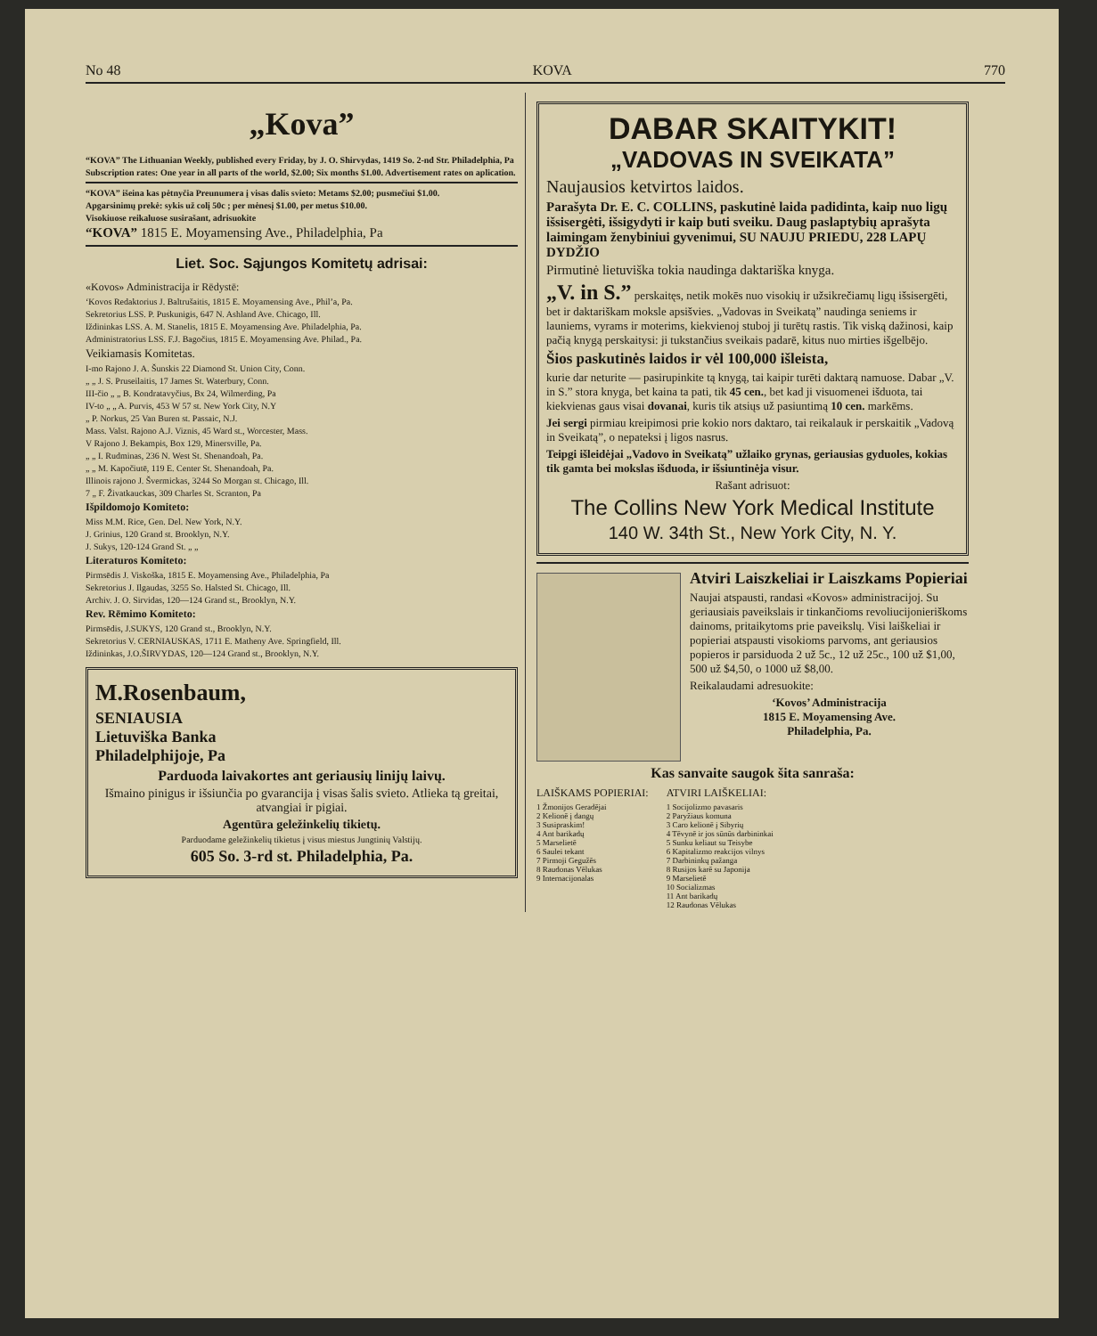No 48 KOVA 770
„Kova”
“KOVA” The Lithuanian Weekly, published every Friday, by J. O. Shirvydas, 1419 So. 2-nd Str. Philadelphia, Pa
Subscription rates: One year in all parts of the world, $2.00; Six months $1.00. Advertisement rates on aplication.
“KOVA” išeina kas pėtnyčia Preunumera į visas dalis svieto: Metams $2.00; pusmečiui $1.00.
Apgarsinimų prekė: sykis už colį 50c ; per mėnesį $1.00, per metus $10.00.
Visokiuose reikaluose susirašant, adrisuokite
“KOVA” 1815 E. Moyamensing Ave., Philadelphia, Pa
Liet. Soc. Sąjungos Komitetų adrisai:
«Kovos» Administracija ir Rēdystē:
‘Kovos Redaktorius J. Baltrušaitis, 1815 E. Moyamensing Ave., Phil’a, Pa.
Sekretorius LSS. P. Puskunigis, 647 N. Ashland Ave. Chicago, Ill.
Iždininkas LSS. A. M. Stanelis, 1815 E. Moyamensing Ave. Philadelphia, Pa.
Administratorius LSS. F.J. Bagočius, 1815 E. Moyamensing Ave. Philad., Pa.
Veikiamasis Komitetas.
I-mo Rajono J. A. Šunskis 22 Diamond St. Union City, Conn.
„ „ J. S. Pruseilaitis, 17 James St. Waterbury, Conn.
III-čio „ „ B. Kondratavyčius, Bx 24, Wilmerding, Pa
IV-to „ „ A. Purvis, 453 W 57 st. New York City, N.Y
„ P. Norkus, 25 Van Buren st. Passaic, N.J.
Mass. Valst. Rajono A.J. Viznis, 45 Ward st., Worcester, Mass.
V Rajono J. Bekampis, Box 129, Minersville, Pa.
„ „ I. Rudminas, 236 N. West St. Shenandoah, Pa.
„ „ M. Kapočiutē, 119 E. Center St. Shenandoah, Pa.
Illinois rajono J. Švermickas, 3244 So Morgan st. Chicago, Ill.
7 „ F. Živatkauckas, 309 Charles St. Scranton, Pa
Išpildomojo Komiteto:
Miss M.M. Rice, Gen. Del. New York, N.Y.
J. Grinius, 120 Grand st. Brooklyn, N.Y.
J. Sukys, 120-124 Grand St. „ „
Literaturos Komiteto:
Pirmsēdis J. Viskoška, 1815 E. Moyamensing Ave., Philadelphia, Pa
Sekretorius J. Ilgaudas, 3255 So. Halsted St. Chicago, Ill.
Archiv. J. O. Sirvidas, 120—124 Grand st., Brooklyn, N.Y.
Rev. Rēmimo Komiteto:
Pirmsēdis, J.SUKYS, 120 Grand st., Brooklyn, N.Y.
Sekretorius V. CERNIAUSKAS, 1711 E. Matheny Ave. Springfield, Ill.
Iždininkas, J.O.ŠIRVYDAS, 120—124 Grand st., Brooklyn, N.Y.
M.Rosenbaum,
SENIAUSIA
Lietuviška Banka
Philadelphijoje, Pa
Parduoda laivakortes ant geriausių linijų laivų.
Išmaino pinigus ir išsiunčia po gvarancija į visas šalis svieto. Atlieka tą greitai, atvangiai ir pigiai.
Agentūra geležinkelių tikietų.
Parduodame geležinkelių tikietus į visus miestus Jungtinių Valstijų.
605 So. 3-rd st. Philadelphia, Pa.
DABAR SKAITYKIT!
„VADOVAS IN SVEIKATA”
Naujausios ketvirtos laidos.
Parašyta Dr. E. C. COLLINS, paskutinė laida padidinta, kaip nuo ligų išsisergėti, išsigydyti ir kaip buti sveiku. Daug paslaptybių aprašyta laimingam ženybiniui gyvenimui, SU NAUJU PRIEDU, 228 LAPŲ DYDŽIO
Pirmutinė lietuviška tokia naudinga daktariška knyga.
„V. in S.” perskaitęs, netik mokēs nuo visokių ir užsikrečiamų ligų išsisergēti, bet ir daktariškam moksle apsišvies. „Vadovas in Sveikatą” naudinga seniems ir launiems, vyrams ir moterims, kiekvienoj stuboj ji turētų rastis. Tik viską dažinosi, kaip pačią knygą perskaitysi: ji tukstančius sveikais padarē, kitus nuo mirties išgelbējo.
Šios paskutinės laidos ir vėl 100,000 išleista,
kurie dar neturite — pasirupinkite tą knygą, tai kaipir turēti daktarą namuose. Dabar „V. in S.” stora knyga, bet kaina ta pati, tik 45 cen., bet kad ji visuomenei išduota, tai kiekvienas gaus visai dovanai, kuris tik atsiųs už pasiuntimą 10 cen. markēms.
Jei sergi pirmiau kreipimosi prie kokio nors daktaro, tai reikalauk ir perskaitik „Vadovą in Sveikatą”, o nepateksi į ligos nasrus.
Teipgi išleidėjai „Vadovo in Sveikatą” užlaiko grynas, geriausias gyduoles, kokias tik gamta bei mokslas išduoda, ir išsiuntinėja visur.
Rašant adrisuot:
The Collins New York Medical Institute
140 W. 34th St., New York City, N. Y.
Atviri Laiszkeliai ir Laiszkams Popieriai
Naujai atspausti, randasi «Kovos» administracijoj. Su geriausiais paveikslais ir tinkančioms revoliucijonieriškoms dainoms, pritaikytoms prie paveikslų. Visi laiškeliai ir popieriai atspausti visokioms parvoms, ant geriausios popieros ir parsiduoda 2 už 5c., 12 už 25c., 100 už $1,00, 500 už $4,50, o 1000 už $8,00.
Reikalaudami adresuokite:
‘Kovos’ Administracija
1815 E. Moyamensing Ave.
Philadelphia, Pa.
Kas sanvaite saugok šita sanraša:
LAIŠKAMS POPIERIAI:
1 Žmonijos Geradējai
2 Kelionē į dangų
3 Susipraskim!
4 Ant barikadų
5 Marselietē
6 Saulei tekant
7 Pirmoji Gegužēs
8 Raudonas Vēlukas
9 Internacijonalas
ATVIRI LAIŠKELIAI:
1 Socijolizmo pavasaris
2 Paryžiaus komuna
3 Caro kelionē į Sibyrių
4 Tēvynē ir jos sūnūs darbininkai
5 Sunku keliaut su Teisybe
6 Kapitalizmo reakcijos vilnys
7 Darbininkų pažanga
8 Rusijos karē su Japonija
9 Marselietē
10 Socializmas
11 Ant barikadų
12 Raudonas Vēlukas